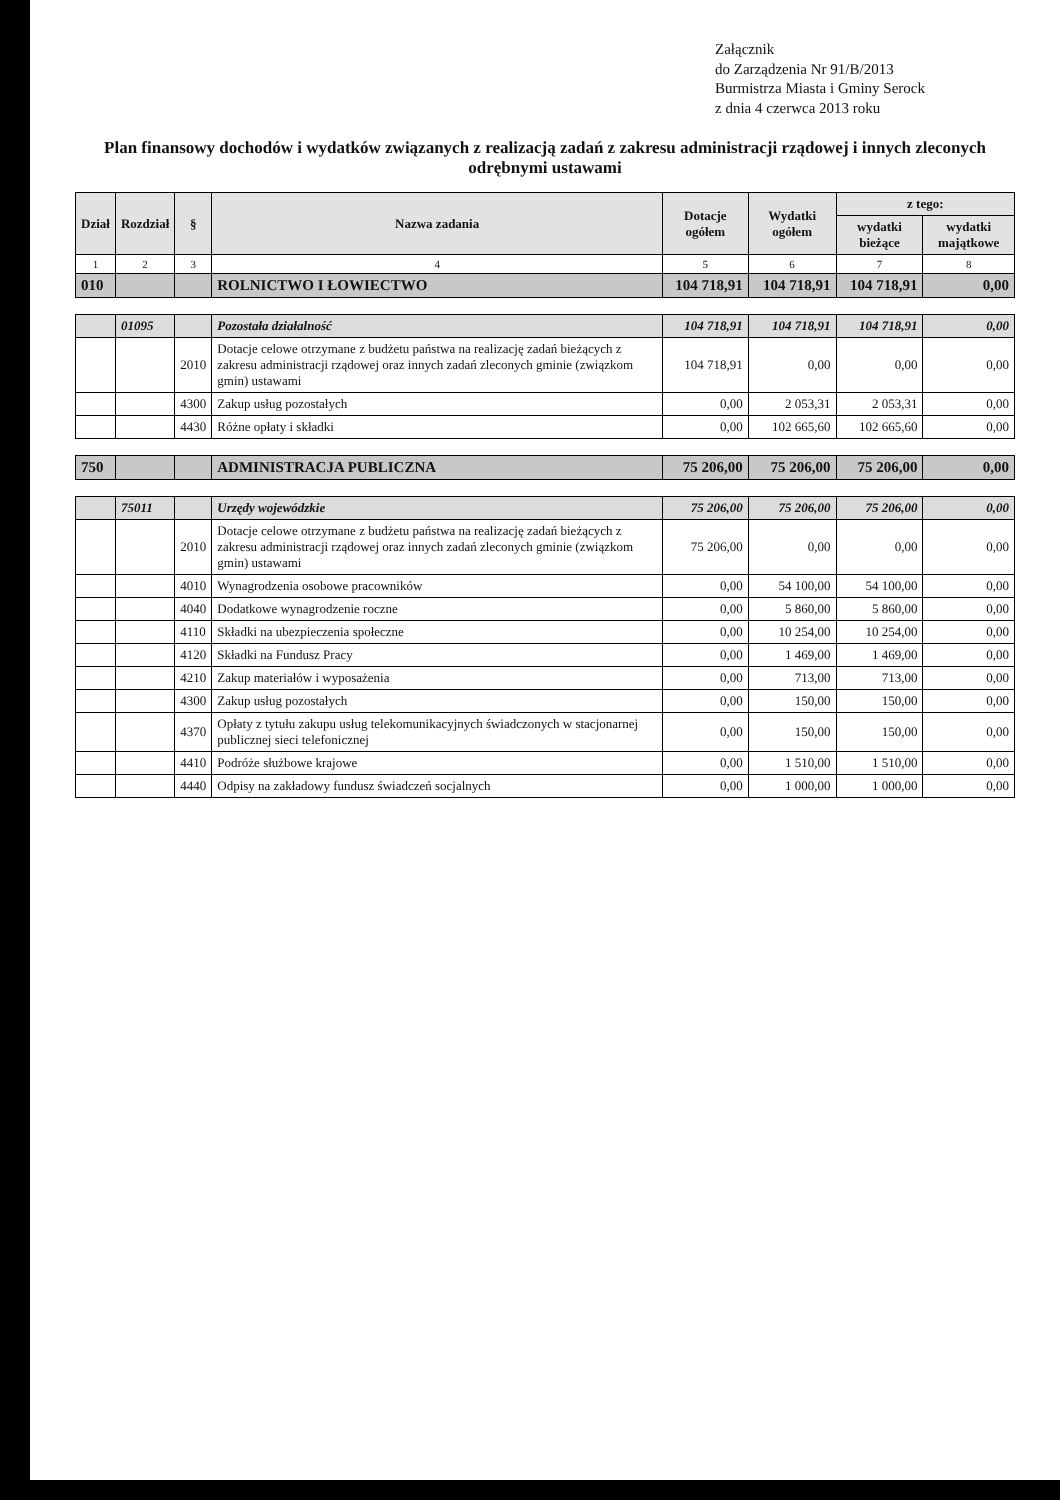Załącznik
do Zarządzenia Nr 91/B/2013
Burmistrza Miasta i Gminy Serock
z dnia 4 czerwca 2013 roku
Plan finansowy dochodów i wydatków związanych z realizacją zadań z zakresu administracji rządowej i innych zleconych odrębnymi ustawami
| Dział | Rozdział | § | Nazwa zadania | Dotacje ogółem | Wydatki ogółem | z tego: | |
| --- | --- | --- | --- | --- | --- | --- | --- |
| | | | | | | wydatki bieżące | wydatki majątkowe |
| 1 | 2 | 3 | 4 | 5 | 6 | 7 | 8 |
| 010 | | | ROLNICTWO I ŁOWIECTWO | 104 718,91 | 104 718,91 | 104 718,91 | 0,00 |
| | 01095 | | Pozostała działalność | 104 718,91 | 104 718,91 | 104 718,91 | 0,00 |
| | | 2010 | Dotacje celowe otrzymane z budżetu państwa na realizację zadań bieżących z zakresu administracji rządowej oraz innych zadań zleconych gminie (związkom gmin) ustawami | 104 718,91 | 0,00 | 0,00 | 0,00 |
| | | 4300 | Zakup usług pozostałych | 0,00 | 2 053,31 | 2 053,31 | 0,00 |
| | | 4430 | Różne opłaty i składki | 0,00 | 102 665,60 | 102 665,60 | 0,00 |
| 750 | | | ADMINISTRACJA PUBLICZNA | 75 206,00 | 75 206,00 | 75 206,00 | 0,00 |
| | 75011 | | Urzędy wojewódzkie | 75 206,00 | 75 206,00 | 75 206,00 | 0,00 |
| | | 2010 | Dotacje celowe otrzymane z budżetu państwa na realizację zadań bieżących z zakresu administracji rządowej oraz innych zadań zleconych gminie (związkom gmin) ustawami | 75 206,00 | 0,00 | 0,00 | 0,00 |
| | | 4010 | Wynagrodzenia osobowe pracowników | 0,00 | 54 100,00 | 54 100,00 | 0,00 |
| | | 4040 | Dodatkowe wynagrodzenie roczne | 0,00 | 5 860,00 | 5 860,00 | 0,00 |
| | | 4110 | Składki na ubezpieczenia społeczne | 0,00 | 10 254,00 | 10 254,00 | 0,00 |
| | | 4120 | Składki na Fundusz Pracy | 0,00 | 1 469,00 | 1 469,00 | 0,00 |
| | | 4210 | Zakup materiałów i wyposażenia | 0,00 | 713,00 | 713,00 | 0,00 |
| | | 4300 | Zakup usług pozostałych | 0,00 | 150,00 | 150,00 | 0,00 |
| | | 4370 | Opłaty z tytułu zakupu usług telekomunikacyjnych świadczonych w stacjonarnej publicznej sieci telefonicznej | 0,00 | 150,00 | 150,00 | 0,00 |
| | | 4410 | Podróże służbowe krajowe | 0,00 | 1 510,00 | 1 510,00 | 0,00 |
| | | 4440 | Odpisy na zakładowy fundusz świadczeń socjalnych | 0,00 | 1 000,00 | 1 000,00 | 0,00 |